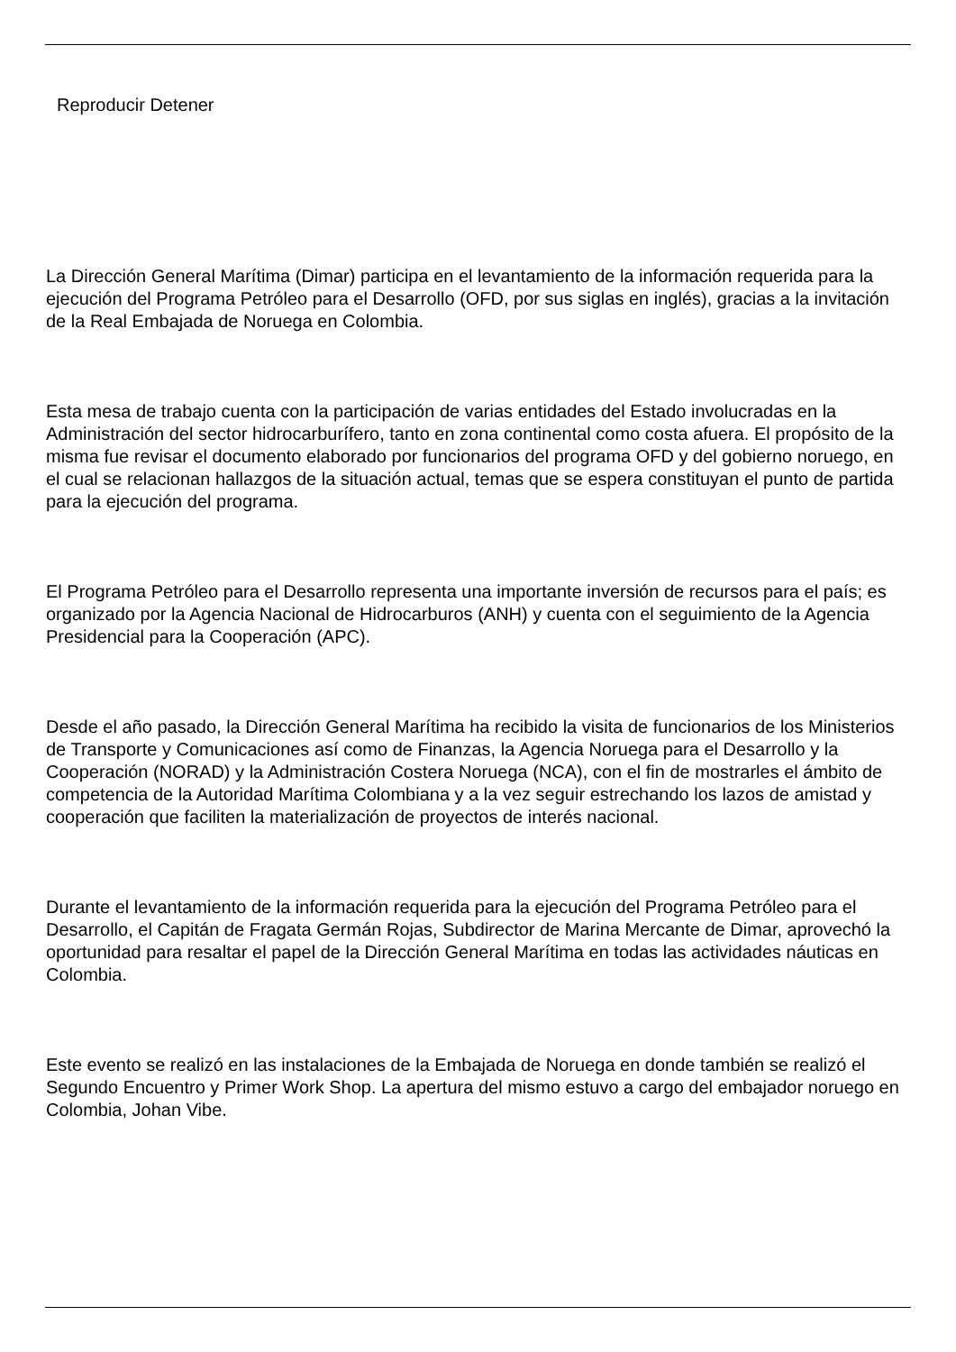Reproducir Detener
La Dirección General Marítima (Dimar) participa en el levantamiento de la información requerida para la ejecución del Programa Petróleo para el Desarrollo (OFD, por sus siglas en inglés), gracias a la invitación de la Real Embajada de Noruega en Colombia.
Esta mesa de trabajo cuenta con la participación de varias entidades del Estado involucradas en la Administración del sector hidrocarburífero, tanto en zona continental como costa afuera. El propósito de la misma fue revisar el documento elaborado por funcionarios del programa OFD y del gobierno noruego, en el cual se relacionan hallazgos de la situación actual, temas que se espera constituyan el punto de partida para la ejecución del programa.
El Programa Petróleo para el Desarrollo representa una importante inversión de recursos para el país; es organizado por la Agencia Nacional de Hidrocarburos (ANH) y cuenta con el seguimiento de la Agencia Presidencial para la Cooperación (APC).
Desde el año pasado, la Dirección General Marítima ha recibido la visita de funcionarios de los Ministerios de Transporte y Comunicaciones así como de Finanzas, la Agencia Noruega para el Desarrollo y la Cooperación (NORAD) y la Administración Costera Noruega (NCA), con el fin de mostrarles el ámbito de competencia de la Autoridad Marítima Colombiana y a la vez seguir estrechando los lazos de amistad y cooperación que faciliten la materialización de proyectos de interés nacional.
Durante el levantamiento de la información requerida para la ejecución del Programa Petróleo para el Desarrollo, el Capitán de Fragata Germán Rojas, Subdirector de Marina Mercante de Dimar, aprovechó la oportunidad para resaltar el papel de la Dirección General Marítima en todas las actividades náuticas en Colombia.
Este evento se realizó en las instalaciones de la Embajada de Noruega en donde también se realizó el Segundo Encuentro y Primer Work Shop. La apertura del mismo estuvo a cargo del embajador noruego en Colombia, Johan Vibe.